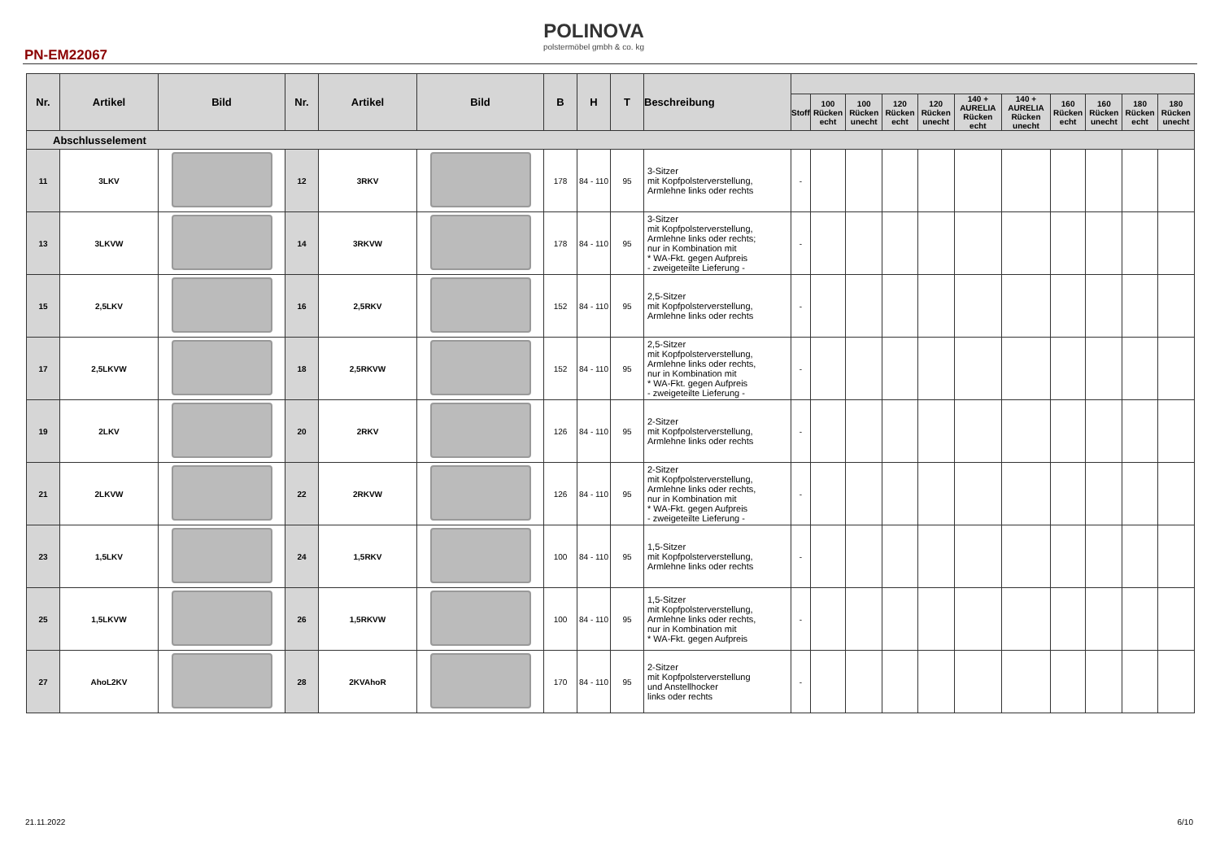POLINOVA
polstermöbel gmbh & co. kg
PN-EM22067
| Nr. | Artikel | Bild | Nr. | Artikel | Bild | B | H | T | Beschreibung | | | | | | | | | | | |
| --- | --- | --- | --- | --- | --- | --- | --- | --- | --- | --- | --- | --- | --- | --- | --- | --- | --- | --- | --- | --- |
| | | | | | | | | | | Stoff | 100 Rücken echt | 100 Rücken unecht | 120 Rücken echt | 120 Rücken unecht | 140 + AURELIA Rücken echt | 140 + AURELIA Rücken unecht | 160 Rücken echt | 160 Rücken unecht | 180 Rücken echt | 180 Rücken unecht |
| Abschlusselement | | | | | | | | | | | | | | | | | | | | |
| 11 | 3LKV | | 12 | 3RKV | | 178 | 84 - 110 | 95 | 3-Sitzer mit Kopfpolsterverstellung, Armlehne links oder rechts | - | | | | | | | | | | |
| 13 | 3LKVW | | 14 | 3RKVW | | 178 | 84 - 110 | 95 | 3-Sitzer mit Kopfpolsterverstellung, Armlehne links oder rechts; nur in Kombination mit * WA-Fkt. gegen Aufpreis - zweigeteilte Lieferung - | - | | | | | | | | | | |
| 15 | 2,5LKV | | 16 | 2,5RKV | | 152 | 84 - 110 | 95 | 2,5-Sitzer mit Kopfpolsterverstellung, Armlehne links oder rechts | - | | | | | | | | | | |
| 17 | 2,5LKVW | | 18 | 2,5RKVW | | 152 | 84 - 110 | 95 | 2,5-Sitzer mit Kopfpolsterverstellung, Armlehne links oder rechts, nur in Kombination mit * WA-Fkt. gegen Aufpreis - zweigeteilte Lieferung - | - | | | | | | | | | | |
| 19 | 2LKV | | 20 | 2RKV | | 126 | 84 - 110 | 95 | 2-Sitzer mit Kopfpolsterverstellung, Armlehne links oder rechts | - | | | | | | | | | | |
| 21 | 2LKVW | | 22 | 2RKVW | | 126 | 84 - 110 | 95 | 2-Sitzer mit Kopfpolsterverstellung, Armlehne links oder rechts, nur in Kombination mit * WA-Fkt. gegen Aufpreis - zweigeteilte Lieferung - | - | | | | | | | | | | |
| 23 | 1,5LKV | | 24 | 1,5RKV | | 100 | 84 - 110 | 95 | 1,5-Sitzer mit Kopfpolsterverstellung, Armlehne links oder rechts | - | | | | | | | | | | |
| 25 | 1,5LKVW | | 26 | 1,5RKVW | | 100 | 84 - 110 | 95 | 1,5-Sitzer mit Kopfpolsterverstellung, Armlehne links oder rechts, nur in Kombination mit * WA-Fkt. gegen Aufpreis | - | | | | | | | | | | |
| 27 | AhoL2KV | | 28 | 2KVAhoR | | 170 | 84 - 110 | 95 | 2-Sitzer mit Kopfpolsterverstellung und Anstellhocker links oder rechts | - | | | | | | | | | | |
21.11.2022 6/10